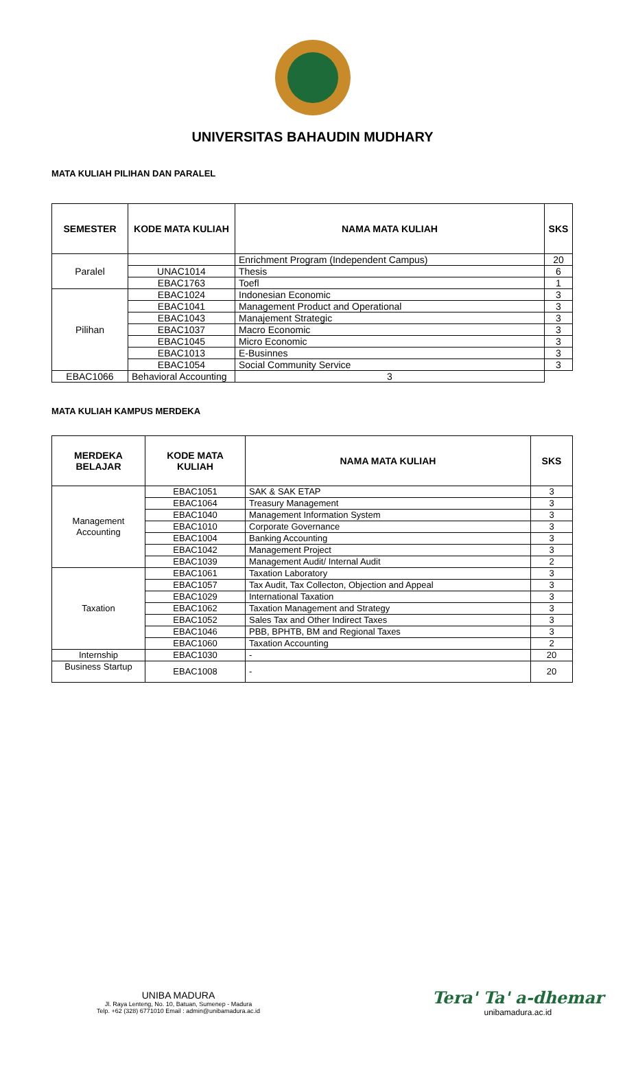UNIVERSITAS BAHAUDIN MUDHARY
MATA KULIAH PILIHAN DAN PARALEL
| SEMESTER | KODE MATA KULIAH | NAMA MATA KULIAH | SKS |
| --- | --- | --- | --- |
| Paralel | | Enrichment Program (Independent Campus) | 20 |
| | UNAC1014 | Thesis | 6 |
| | EBAC1763 | Toefl | 1 |
| Pilihan | EBAC1024 | Indonesian Economic | 3 |
| | EBAC1041 | Management Product and Operational | 3 |
| | EBAC1043 | Manajement Strategic | 3 |
| | EBAC1037 | Macro Economic | 3 |
| | EBAC1045 | Micro Economic | 3 |
| | EBAC1013 | E-Businnes | 3 |
| | EBAC1054 | Social Community Service | 3 |
| EBAC1066 | Behavioral Accounting | 3 | |
MATA KULIAH KAMPUS MERDEKA
| MERDEKA BELAJAR | KODE MATA KULIAH | NAMA MATA KULIAH | SKS |
| --- | --- | --- | --- |
| Management Accounting | EBAC1051 | SAK & SAK ETAP | 3 |
| | EBAC1064 | Treasury Management | 3 |
| | EBAC1040 | Management Information System | 3 |
| | EBAC1010 | Corporate Governance | 3 |
| | EBAC1004 | Banking Accounting | 3 |
| | EBAC1042 | Management Project | 3 |
| | EBAC1039 | Management Audit/ Internal Audit | 2 |
| Taxation | EBAC1061 | Taxation Laboratory | 3 |
| | EBAC1057 | Tax Audit, Tax Collecton, Objection and Appeal | 3 |
| | EBAC1029 | International Taxation | 3 |
| | EBAC1062 | Taxation Management and Strategy | 3 |
| | EBAC1052 | Sales Tax and Other Indirect Taxes | 3 |
| | EBAC1046 | PBB, BPHTB, BM and Regional Taxes | 3 |
| | EBAC1060 | Taxation Accounting | 2 |
| Internship | EBAC1030 | - | 20 |
| Business Startup | EBAC1008 | - | 20 |
UNIBA MADURA
Jl. Raya Lenteng, No. 10, Batuan, Sumenep - Madura
Telp. +62 (328) 6771010 Email : admin@unibamadura.ac.id
Tera' Ta' a-dhemar
unibamadura.ac.id